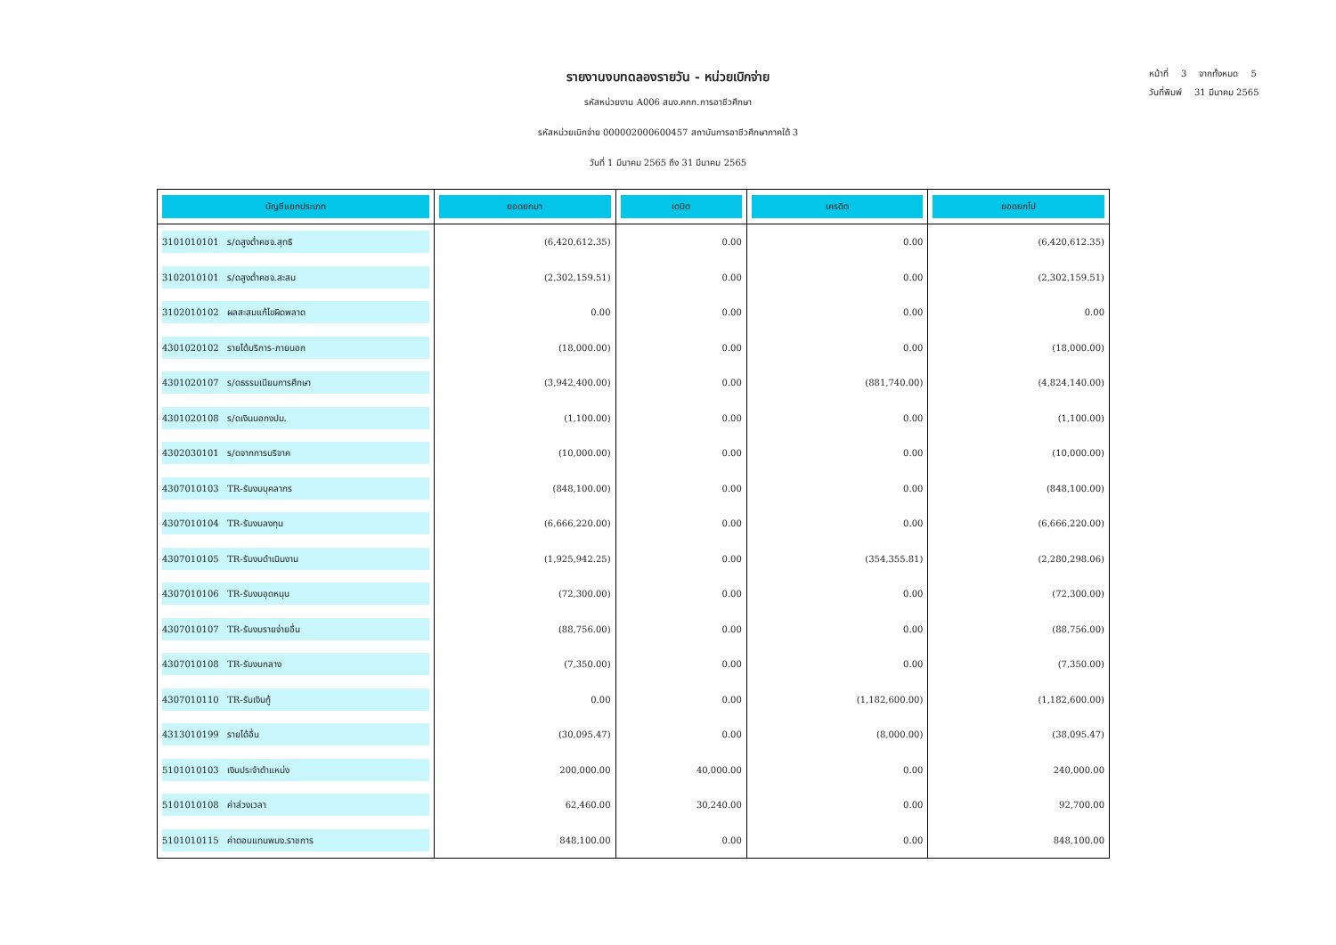หน้าที่ 3 จากทั้งหมด 5
วันที่พิมพ์ 31 มีนาคม 2565
รายงานงบทดลองรายวัน - หน่วยเบิกจ่าย
รหัสหน่วยงาน A006 สนง.คกก.การอาชีวศึกษา
รหัสหน่วยเบิกจ่าย 000002000600457 สถาบันการอาชีวศึกษาภาคใต้ 3
วันที่ 1 มีนาคม 2565 ถึง 31 มีนาคม 2565
| บัญชีแยกประเภท | ยอดยกมา | เดบิต | เครดิต | ยอดยกไป |
| --- | --- | --- | --- | --- |
| 3101010101 ร/ดสูงต่ำคชจ.สุทธิ | (6,420,612.35) | 0.00 | 0.00 | (6,420,612.35) |
| 3102010101 ร/ดสูงต่ำคชจ.สะสม | (2,302,159.51) | 0.00 | 0.00 | (2,302,159.51) |
| 3102010102 ผลสะสมแก้ไขผิดพลาด | 0.00 | 0.00 | 0.00 | 0.00 |
| 4301020102 รายได้บริการ-ภายนอก | (18,000.00) | 0.00 | 0.00 | (18,000.00) |
| 4301020107 ร/ดธรรมเนียมการศึกษา | (3,942,400.00) | 0.00 | (881,740.00) | (4,824,140.00) |
| 4301020108 ร/ดเงินนอกงปม. | (1,100.00) | 0.00 | 0.00 | (1,100.00) |
| 4302030101 ร/ดจากการบริจาค | (10,000.00) | 0.00 | 0.00 | (10,000.00) |
| 4307010103 TR-รับงบบุคลากร | (848,100.00) | 0.00 | 0.00 | (848,100.00) |
| 4307010104 TR-รับงบลงทุน | (6,666,220.00) | 0.00 | 0.00 | (6,666,220.00) |
| 4307010105 TR-รับงบดำเนินงาน | (1,925,942.25) | 0.00 | (354,355.81) | (2,280,298.06) |
| 4307010106 TR-รับงบอุดหนุน | (72,300.00) | 0.00 | 0.00 | (72,300.00) |
| 4307010107 TR-รับงบรายจ่ายอื่น | (88,756.00) | 0.00 | 0.00 | (88,756.00) |
| 4307010108 TR-รับงบกลาง | (7,350.00) | 0.00 | 0.00 | (7,350.00) |
| 4307010110 TR-รับเงินกู้ | 0.00 | 0.00 | (1,182,600.00) | (1,182,600.00) |
| 4313010199 รายได้อื่น | (30,095.47) | 0.00 | (8,000.00) | (38,095.47) |
| 5101010103 เงินประจำตำแหน่ง | 200,000.00 | 40,000.00 | 0.00 | 240,000.00 |
| 5101010108 ค่าล่วงเวลา | 62,460.00 | 30,240.00 | 0.00 | 92,700.00 |
| 5101010115 ค่าตอบแทนพนง.ราชการ | 848,100.00 | 0.00 | 0.00 | 848,100.00 |